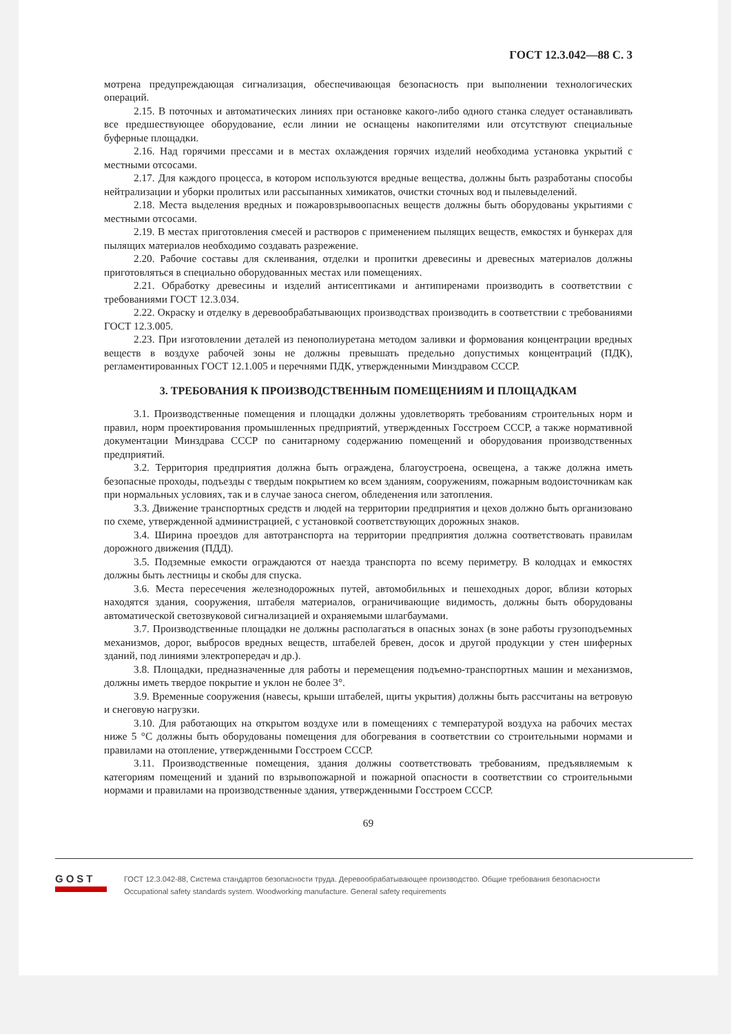ГОСТ 12.3.042—88 С. 3
мотрена предупреждающая сигнализация, обеспечивающая безопасность при выполнении технологических операций.
2.15. В поточных и автоматических линиях при остановке какого-либо одного станка следует останавливать все предшествующее оборудование, если линии не оснащены накопителями или отсутствуют специальные буферные площадки.
2.16. Над горячими прессами и в местах охлаждения горячих изделий необходима установка укрытий с местными отсосами.
2.17. Для каждого процесса, в котором используются вредные вещества, должны быть разработаны способы нейтрализации и уборки пролитых или рассыпанных химикатов, очистки сточных вод и пылевыделений.
2.18. Места выделения вредных и пожаровзрывоопасных веществ должны быть оборудованы укрытиями с местными отсосами.
2.19. В местах приготовления смесей и растворов с применением пылящих веществ, емкостях и бункерах для пылящих материалов необходимо создавать разрежение.
2.20. Рабочие составы для склеивания, отделки и пропитки древесины и древесных материалов должны приготовляться в специально оборудованных местах или помещениях.
2.21. Обработку древесины и изделий антисептиками и антипиренами производить в соответствии с требованиями ГОСТ 12.3.034.
2.22. Окраску и отделку в деревообрабатывающих производствах производить в соответствии с требованиями ГОСТ 12.3.005.
2.23. При изготовлении деталей из пенополиуретана методом заливки и формования концентрации вредных веществ в воздухе рабочей зоны не должны превышать предельно допустимых концентраций (ПДК), регламентированных ГОСТ 12.1.005 и перечнями ПДК, утвержденными Минздравом СССР.
3. ТРЕБОВАНИЯ К ПРОИЗВОДСТВЕННЫМ ПОМЕЩЕНИЯМ И ПЛОЩАДКАМ
3.1. Производственные помещения и площадки должны удовлетворять требованиям строительных норм и правил, норм проектирования промышленных предприятий, утвержденных Госстроем СССР, а также нормативной документации Минздрава СССР по санитарному содержанию помещений и оборудования производственных предприятий.
3.2. Территория предприятия должна быть ограждена, благоустроена, освещена, а также должна иметь безопасные проходы, подъезды с твердым покрытием ко всем зданиям, сооружениям, пожарным водоисточникам как при нормальных условиях, так и в случае заноса снегом, обледенения или затопления.
3.3. Движение транспортных средств и людей на территории предприятия и цехов должно быть организовано по схеме, утвержденной администрацией, с установкой соответствующих дорожных знаков.
3.4. Ширина проездов для автотранспорта на территории предприятия должна соответствовать правилам дорожного движения (ПДД).
3.5. Подземные емкости ограждаются от наезда транспорта по всему периметру. В колодцах и емкостях должны быть лестницы и скобы для спуска.
3.6. Места пересечения железнодорожных путей, автомобильных и пешеходных дорог, вблизи которых находятся здания, сооружения, штабеля материалов, ограничивающие видимость, должны быть оборудованы автоматической светозвуковой сигнализацией и охраняемыми шлагбаумами.
3.7. Производственные площадки не должны располагаться в опасных зонах (в зоне работы грузоподъемных механизмов, дорог, выбросов вредных веществ, штабелей бревен, досок и другой продукции у стен шиферных зданий, под линиями электропередач и др.).
3.8. Площадки, предназначенные для работы и перемещения подъемно-транспортных машин и механизмов, должны иметь твердое покрытие и уклон не более 3°.
3.9. Временные сооружения (навесы, крыши штабелей, щиты укрытия) должны быть рассчитаны на ветровую и снеговую нагрузки.
3.10. Для работающих на открытом воздухе или в помещениях с температурой воздуха на рабочих местах ниже 5 °С должны быть оборудованы помещения для обогревания в соответствии со строительными нормами и правилами на отопление, утвержденными Госстроем СССР.
3.11. Производственные помещения, здания должны соответствовать требованиям, предъявляемым к категориям помещений и зданий по взрывопожарной и пожарной опасности в соответствии со строительными нормами и правилами на производственные здания, утвержденными Госстроем СССР.
69
GOST
ГОСТ 12.3.042-88, Система стандартов безопасности труда. Деревообрабатывающее производство. Общие требования безопасности
Occupational safety standards system. Woodworking manufacture. General safety requirements